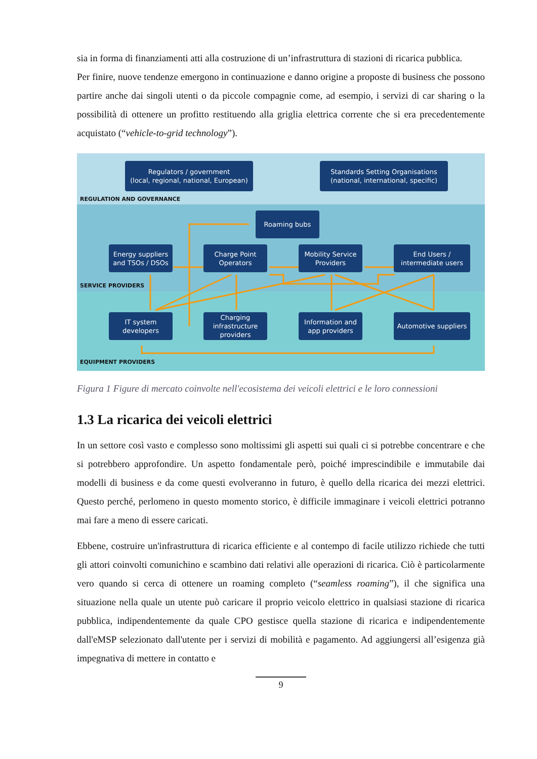sia in forma di finanziamenti atti alla costruzione di un’infrastruttura di stazioni di ricarica pubblica.
Per finire, nuove tendenze emergono in continuazione e danno origine a proposte di business che possono partire anche dai singoli utenti o da piccole compagnie come, ad esempio, i servizi di car sharing o la possibilità di ottenere un profitto restituendo alla griglia elettrica corrente che si era precedentemente acquistato (“vehicle-to-grid technology”).
Regulators / government
(local, regional, national, European)
Standards Setting Organisations
(national, international, specific)
REGULATION AND GOVERNANCE
Roaming bubs
Energy suppliers and TSOs / DSOs
Charge Point Operators
Mobility Service Providers
End Users / intermediate users
SERVICE PROVIDERS
IT system developers
Charging infrastructure providers
Information and app providers
Automotive suppliers
EQUIPMENT PROVIDERS
Figura 1 Figure di mercato coinvolte nell'ecosistema dei veicoli elettrici e le loro connessioni
1.3 La ricarica dei veicoli elettrici
In un settore così vasto e complesso sono moltissimi gli aspetti sui quali ci si potrebbe concentrare e che si potrebbero approfondire. Un aspetto fondamentale però, poiché imprescindibile e immutabile dai modelli di business e da come questi evolveranno in futuro, è quello della ricarica dei mezzi elettrici. Questo perché, perlomeno in questo momento storico, è difficile immaginare i veicoli elettrici potranno mai fare a meno di essere caricati.
Ebbene, costruire un'infrastruttura di ricarica efficiente e al contempo di facile utilizzo richiede che tutti gli attori coinvolti comunichino e scambino dati relativi alle operazioni di ricarica. Ciò è particolarmente vero quando si cerca di ottenere un roaming completo (“seamless roaming”), il che significa una situazione nella quale un utente può caricare il proprio veicolo elettrico in qualsiasi stazione di ricarica pubblica, indipendentemente da quale CPO gestisce quella stazione di ricarica e indipendentemente dall'eMSP selezionato dall'utente per i servizi di mobilità e pagamento. Ad aggiungersi all’esigenza già impegnativa di mettere in contatto e
9